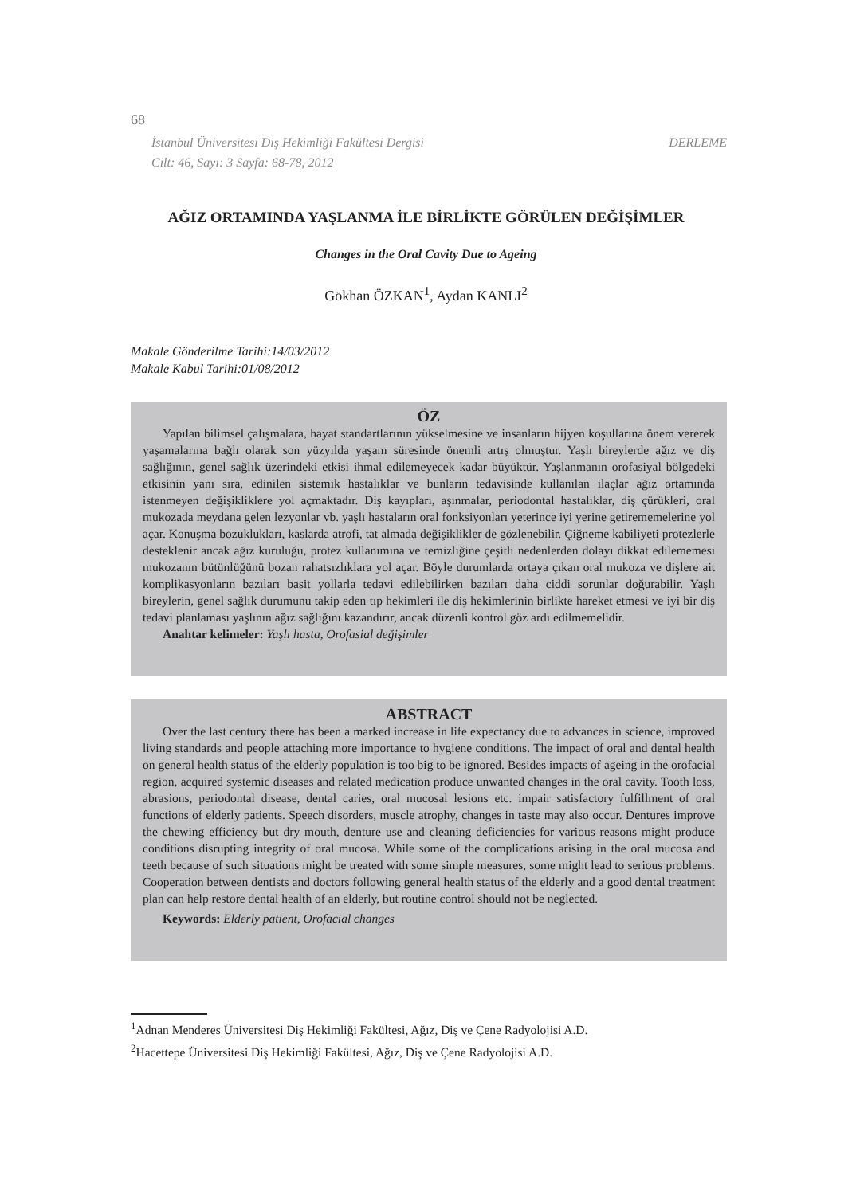68
DERLEME İstanbul Üniversitesi Diş Hekimliği Fakültesi Dergisi
Cilt: 46, Sayı: 3 Sayfa: 68-78, 2012
AĞIZ ORTAMINDA YAŞLANMA İLE BİRLİKTE GÖRÜLEN DEĞİŞİMLER
Changes in the Oral Cavity Due to Ageing
Gökhan ÖZKAN<sup>1</sup>, Aydan KANLI<sup>2</sup>
Makale Gönderilme Tarihi:14/03/2012
Makale Kabul Tarihi:01/08/2012
ÖZ
Yapılan bilimsel çalışmalara, hayat standartlarının yükselmesine ve insanların hijyen koşullarına önem vererek yaşamalarına bağlı olarak son yüzyılda yaşam süresinde önemli artış olmuştur. Yaşlı bireylerde ağız ve diş sağlığının, genel sağlık üzerindeki etkisi ihmal edilemeyecek kadar büyüktür. Yaşlanmanın orofasiyal bölgedeki etkisinin yanı sıra, edinilen sistemik hastalıklar ve bunların tedavisinde kullanılan ilaçlar ağız ortamında istenmeyen değişikliklere yol açmaktadır. Diş kayıpları, aşınmalar, periodontal hastalıklar, diş çürükleri, oral mukozada meydana gelen lezyonlar vb. yaşlı hastaların oral fonksiyonları yeterince iyi yerine getirememelerine yol açar. Konuşma bozuklukları, kaslarda atrofi, tat almada değişiklikler de gözlenebilir. Çiğneme kabiliyeti protezlerle desteklenir ancak ağız kuruluğu, protez kullanımına ve temizliğine çeşitli nedenlerden dolayı dikkat edilememesi mukozanın bütünlüğünü bozan rahatsızlıklara yol açar. Böyle durumlarda ortaya çıkan oral mukoza ve dişlere ait komplikasyonların bazıları basit yollarla tedavi edilebilirken bazıları daha ciddi sorunlar doğurabilir. Yaşlı bireylerin, genel sağlık durumunu takip eden tıp hekimleri ile diş hekimlerinin birlikte hareket etmesi ve iyi bir diş tedavi planlaması yaşlının ağız sağlığını kazandırır, ancak düzenli kontrol göz ardı edilmemelidir.
Anahtar kelimeler: Yaşlı hasta, Orofasial değişimler
ABSTRACT
Over the last century there has been a marked increase in life expectancy due to advances in science, improved living standards and people attaching more importance to hygiene conditions. The impact of oral and dental health on general health status of the elderly population is too big to be ignored. Besides impacts of ageing in the orofacial region, acquired systemic diseases and related medication produce unwanted changes in the oral cavity. Tooth loss, abrasions, periodontal disease, dental caries, oral mucosal lesions etc. impair satisfactory fulfillment of oral functions of elderly patients. Speech disorders, muscle atrophy, changes in taste may also occur. Dentures improve the chewing efficiency but dry mouth, denture use and cleaning deficiencies for various reasons might produce conditions disrupting integrity of oral mucosa. While some of the complications arising in the oral mucosa and teeth because of such situations might be treated with some simple measures, some might lead to serious problems. Cooperation between dentists and doctors following general health status of the elderly and a good dental treatment plan can help restore dental health of an elderly, but routine control should not be neglected.
Keywords: Elderly patient, Orofacial changes
<sup>1</sup> Adnan Menderes Üniversitesi Diş Hekimliği Fakültesi, Ağız, Diş ve Çene Radyolojisi A.D.
<sup>2</sup> Hacettepe Üniversitesi Diş Hekimliği Fakültesi, Ağız, Diş ve Çene Radyolojisi A.D.